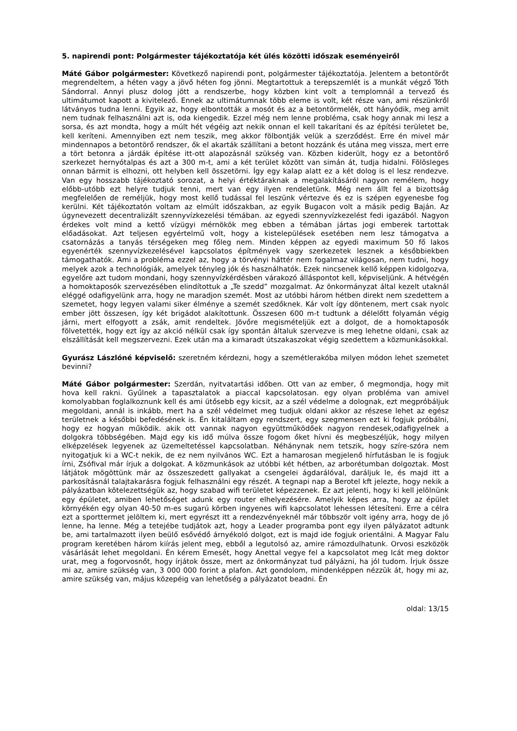5. napirendi pont: Polgármester tájékoztatója két ülés közötti időszak eseményeiről
Máté Gábor polgármester: Következő napirendi pont, polgármester tájékoztatója. Jelentem a betontörőt megrendeltem, a héten vagy a jövő héten fog jönni. Megtartottuk a terepszemlét is a munkát végző Tóth Sándorral. Annyi plusz dolog jött a rendszerbe, hogy közben kint volt a templomnál a tervező és ultimátumot kapott a kivitelező. Ennek az ultimátumnak több eleme is volt, két része van, ami részünkről látványos tudna lenni. Egyik az, hogy elbontották a mosót és az a betontörmelék, ott hányódik, meg amit nem tudnak felhasználni azt is, oda kiengedik. Ezzel még nem lenne probléma, csak hogy annak mi lesz a sorsa, és azt mondta, hogy a múlt hét végéig azt nekik onnan el kell takarítani és az építési területet be, kell keríteni. Amennyiben ezt nem teszik, meg akkor fölbontják velük a szerződést. Erre én mivel már mindennapos a betontörő rendszer, ők el akarták szállítani a betont hozzánk és utána meg vissza, mert erre a tört betonra a járdák építése itt-ott alapozásnál szükség van. Közben kiderült, hogy ez a betontörő szerkezet hernyótalpas és azt a 300 m-t, ami a két terület között van simán át, tudja hidalni. Fölösleges onnan bármit is elhozni, ott helyben kell összetörni. Így egy kalap alatt ez a két dolog is el lesz rendezve. Van egy hosszabb tájékoztató sorozat, a helyi értéktáraknak a megalakításáról nagyon remélem, hogy előbb-utóbb ezt helyre tudjuk tenni, mert van egy ilyen rendeletünk. Még nem állt fel a bizottság megfelelően de reméljük, hogy most kellő tudással fel leszünk vértezve és ez is szépen egyenesbe fog kerülni. Két tájékoztatón voltam az elmúlt időszakban, az egyik Bugacon volt a másik pedig Baján. Az úgynevezett decentralizált szennyvízkezelési témában. az egyedi szennyvízkezelést fedi igazából. Nagyon érdekes volt mind a kettő vízügyi mérnökök meg ebben a témában jártas jogi emberek tartottak előadásokat. Azt teljesen egyértelmű volt, hogy a kistelepülések esetében nem lesz támogatva a csatornázás a tanyás térségeken meg főleg nem. Minden képpen az egyedi maximum 50 fő lakos egyenérték szennyvízkezelésével kapcsolatos építmények vagy szerkezetek lesznek a későbbiekben támogathatók. Ami a probléma ezzel az, hogy a törvényi háttér nem fogalmaz világosan, nem tudni, hogy melyek azok a technológiák, amelyek tényleg jók és használhatók. Ezek nincsenek kellő képpen kidolgozva, egyelőre azt tudom mondani, hogy szennyvízkérdésben várakozó álláspontot kell, képviseljünk. A hétvégén a homoktaposók szervezésében elindítottuk a „Te szedd” mozgalmat. Az önkormányzat által kezelt utaknál eléggé odafigyelünk arra, hogy ne maradjon szemét. Most az utóbbi három hétben direkt nem szedettem a szemetet, hogy legyen valami siker élménye a szemét szedőknek. Kár volt így döntenem, mert csak nyolc ember jött összesen, így két brigádot alakítottunk. Összesen 600 m-t tudtunk a délelőtt folyamán végig járni, mert elfogyott a zsák, amit rendeltek. Jövőre megismételjük ezt a dolgot, de a homoktaposók fölvetették, hogy ezt így az akció nélkül csak így spontán általuk szervezve is meg lehetne oldani, csak az elszállítását kell megszervezni. Ezek után ma a kimaradt útszakaszokat végig szedettem a közmunkásokkal.
Gyurász Lászlóné képviselő: szeretném kérdezni, hogy a szemétlerakóba milyen módon lehet szemetet bevinni?
Máté Gábor polgármester: Szerdán, nyitvatartási időben. Ott van az ember, ő megmondja, hogy mit hova kell rakni. Gyűlnek a tapasztalatok a piaccal kapcsolatosan. egy olyan probléma van amivel komolyabban foglalkoznunk kell és ami ütősebb egy kicsit, az a szél védelme a dolognak, ezt megpróbáljuk megoldani, annál is inkább, mert ha a szél védelmet meg tudjuk oldani akkor az részese lehet az egész területnek a későbbi befedésének is. Én kitaláltam egy rendszert, egy szegmensen ezt ki fogjuk próbálni, hogy ez hogyan működik. akik ott vannak nagyon együttműködőek nagyon rendesek,odafigyelnek a dolgokra többségében. Majd egy kis idő múlva össze fogom őket hívni és megbeszéljük, hogy milyen elképzelések legyenek az üzemeltetéssel kapcsolatban. Néhánynak nem tetszik, hogy szíre-szóra nem nyitogatjuk ki a WC-t nekik, de ez nem nyilvános WC. Ezt a hamarosan megjelenő hírfutásban le is fogjuk írni, Zsófival már írjuk a dolgokat. A közmunkások az utóbbi két hétben, az arborétumban dolgoztak. Most látjátok mögöttünk már az összeszedett gallyakat a csengelei ágdarálóval, daráljuk le, és majd itt a parkosításnál talajtakarásra fogjuk felhasználni egy részét. A tegnapi nap a Berotel kft jelezte, hogy nekik a pályázatban kötelezettségük az, hogy szabad wifi területet képezzenek. Ez azt jelenti, hogy ki kell jelölnünk egy épületet, amiben lehetőséget adunk egy router elhelyezésére. Amelyik képes arra, hogy az épület környékén egy olyan 40-50 m-es sugarú körben ingyenes wifi kapcsolatot lehessen létesíteni. Erre a célra ezt a sporttermet jelöltem ki, mert egyrészt itt a rendezvényeknél már többször volt igény arra, hogy de jó lenne, ha lenne. Még a tetejébe tudjátok azt, hogy a Leader programba pont egy ilyen pályázatot adtunk be, ami tartalmazott ilyen beülő esővédő árnyékoló dolgot, ezt is majd ide fogjuk orientálni. A Magyar Falu program keretében három kiírás jelent meg, ebből a legutolsó az, amire rámozdulhatunk. Orvosi eszközök vásárlását lehet megoldani. Én kérem Emesét, hogy Anettal vegye fel a kapcsolatot meg Icát meg doktor urat, meg a fogorvosnőt, hogy írjátok össze, mert az önkormányzat tud pályázni, ha jól tudom. Írjuk össze mi az, amire szükség van, 3 000 000 forint a plafon. Azt gondolom, mindenképpen nézzük át, hogy mi az, amire szükség van, május közepéig van lehetőség a pályázatot beadni. Én
oldal: 13/15